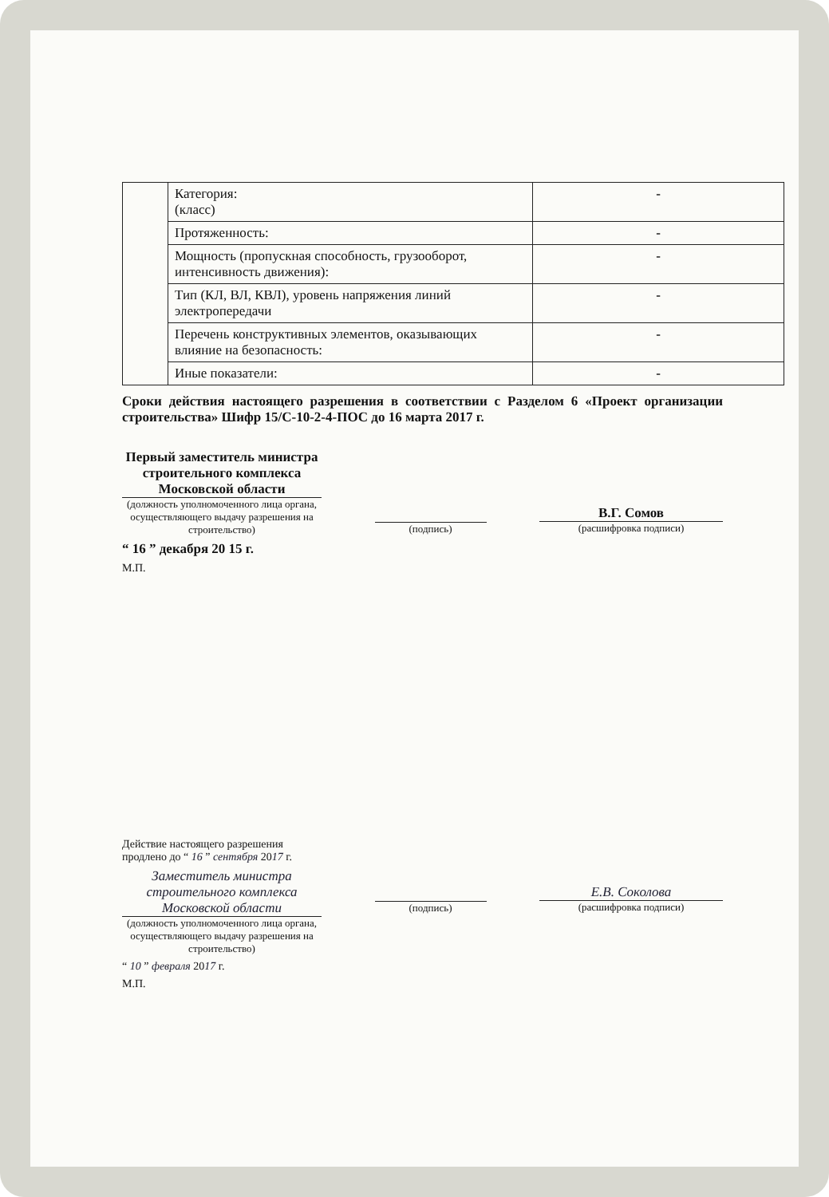| | Категория: (класс) | - |
| | Протяженность: | - |
| | Мощность (пропускная способность, грузооборот, интенсивность движения): | - |
| | Тип (КЛ, ВЛ, КВЛ), уровень напряжения линий электропередачи | - |
| | Перечень конструктивных элементов, оказывающих влияние на безопасность: | - |
| | Иные показатели: | - |
Сроки действия настоящего разрешения в соответствии с Разделом 6 «Проект организации строительства» Шифр 15/С-10-2-4-ПОС до 16 марта 2017 г.
Первый заместитель министра строительного комплекса Московской области
(должность уполномоченного лица органа, осуществляющего выдачу разрешения на строительство)
(подпись)
В.Г. Сомов
(расшифровка подписи)
“ 16 ” декабря 20 15 г.
М.П.
Действие настоящего разрешения
продлено до “ 16 ” сентября 2017 г.
Заместитель министра строительного комплекса Московской области
(должность уполномоченного лица органа, осуществляющего выдачу разрешения на строительство)
(подпись)
Е.В. Соколова
(расшифровка подписи)
“ 10 ” февраля 2017 г.
М.П.